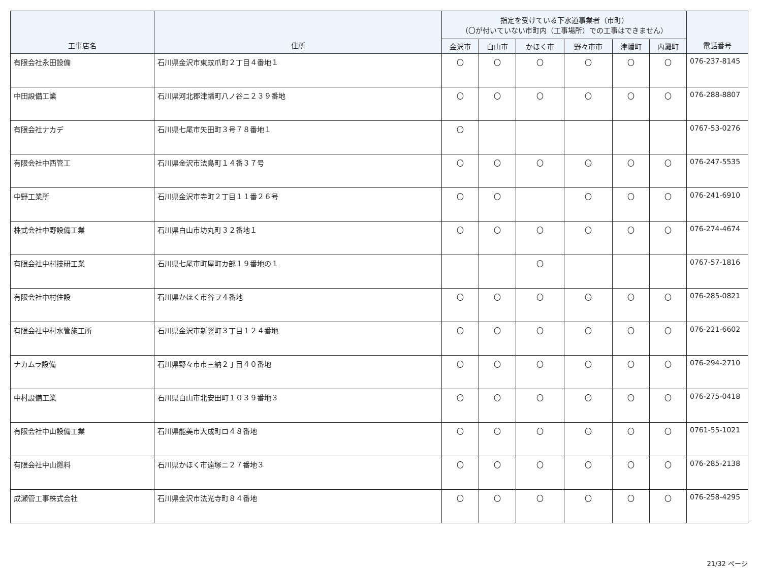| 工事店名 | 住所 | 指定を受けている下水道事業者（市町） （〇が付いていない市町内（工事場所）での工事はできません） | | | | | | 電話番号 |
| --- | --- | --- | --- | --- | --- | --- | --- | --- |
| | | 金沢市 | 白山市 | かほく市 | 野々市市 | 津幡町 | 内灘町 | |
| 有限会社永田設備 | 石川県金沢市東蚊爪町２丁目４番地１ | 〇 | 〇 | 〇 | 〇 | 〇 | 〇 | 076-237-8145 |
| 中田設備工業 | 石川県河北郡津幡町八ノ谷ニ２３９番地 | 〇 | 〇 | 〇 | 〇 | 〇 | 〇 | 076-288-8807 |
| 有限会社ナカデ | 石川県七尾市矢田町３号７８番地１ | 〇 | | | | | | 0767-53-0276 |
| 有限会社中西管工 | 石川県金沢市法島町１４番３７号 | 〇 | 〇 | 〇 | 〇 | 〇 | 〇 | 076-247-5535 |
| 中野工業所 | 石川県金沢市寺町２丁目１１番２６号 | 〇 | 〇 | | 〇 | 〇 | 〇 | 076-241-6910 |
| 株式会社中野設備工業 | 石川県白山市坊丸町３２番地１ | 〇 | 〇 | 〇 | 〇 | 〇 | 〇 | 076-274-4674 |
| 有限会社中村技研工業 | 石川県七尾市町屋町カ部１９番地の１ | | | 〇 | | | | 0767-57-1816 |
| 有限会社中村住設 | 石川県かほく市谷ヲ４番地 | 〇 | 〇 | 〇 | 〇 | 〇 | 〇 | 076-285-0821 |
| 有限会社中村水管施工所 | 石川県金沢市新竪町３丁目１２４番地 | 〇 | 〇 | 〇 | 〇 | 〇 | 〇 | 076-221-6602 |
| ナカムラ設備 | 石川県野々市市三納２丁目４０番地 | 〇 | 〇 | 〇 | 〇 | 〇 | 〇 | 076-294-2710 |
| 中村設備工業 | 石川県白山市北安田町１０３９番地３ | 〇 | 〇 | 〇 | 〇 | 〇 | 〇 | 076-275-0418 |
| 有限会社中山設備工業 | 石川県能美市大成町ロ４８番地 | 〇 | 〇 | 〇 | 〇 | 〇 | 〇 | 0761-55-1021 |
| 有限会社中山燃料 | 石川県かほく市遠塚ニ２７番地３ | 〇 | 〇 | 〇 | 〇 | 〇 | 〇 | 076-285-2138 |
| 成瀬管工事株式会社 | 石川県金沢市法光寺町８４番地 | 〇 | 〇 | 〇 | 〇 | 〇 | 〇 | 076-258-4295 |
21/32 ページ